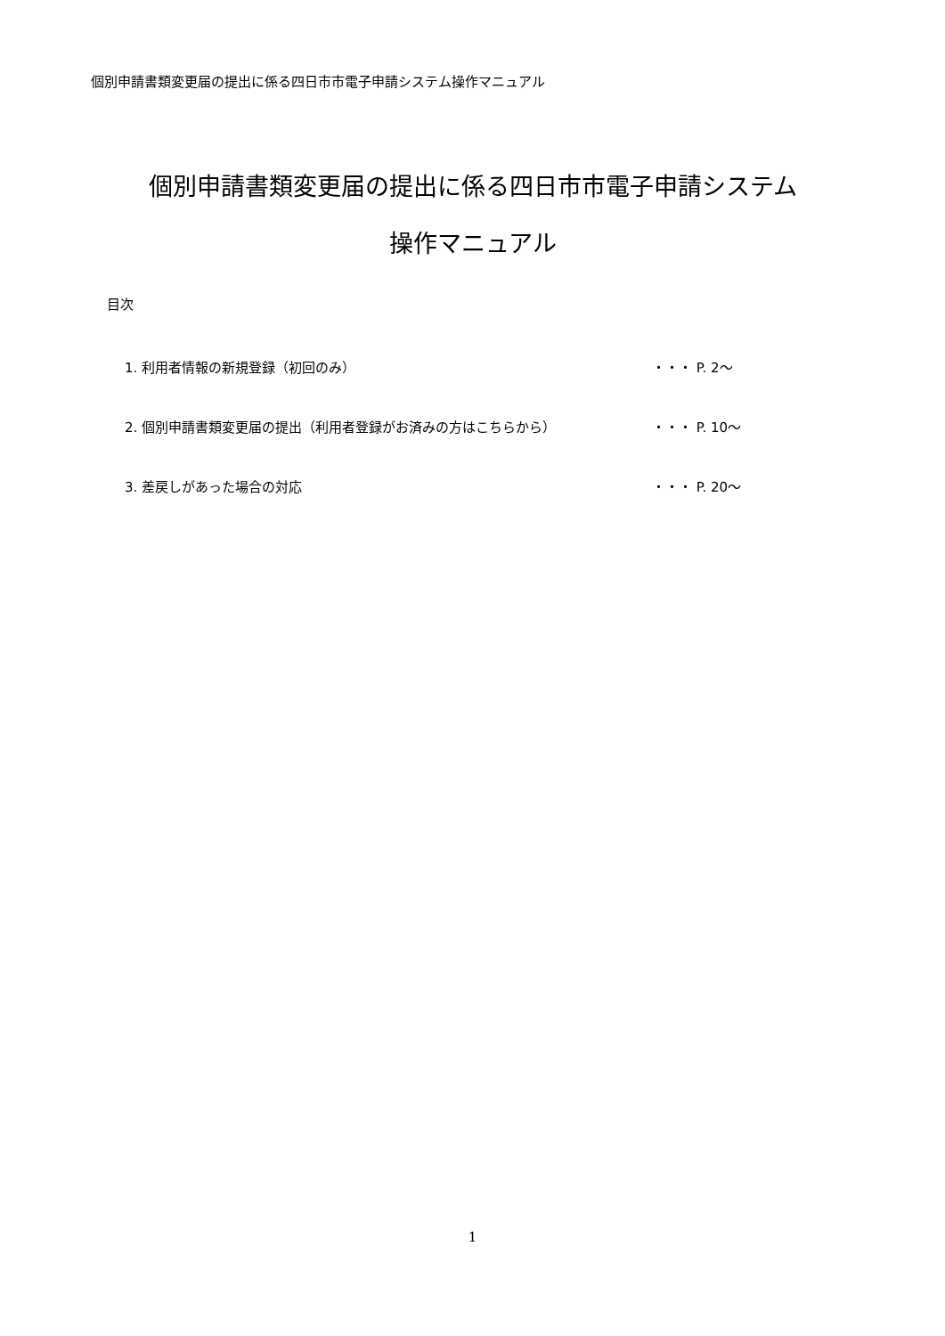個別申請書類変更届の提出に係る四日市市電子申請システム操作マニュアル
個別申請書類変更届の提出に係る四日市市電子申請システム
操作マニュアル
目次
1. 利用者情報の新規登録（初回のみ） ・・・ P. 2～
2. 個別申請書類変更届の提出（利用者登録がお済みの方はこちらから） ・・・ P. 10～
3. 差戻しがあった場合の対応 ・・・ P. 20～
1